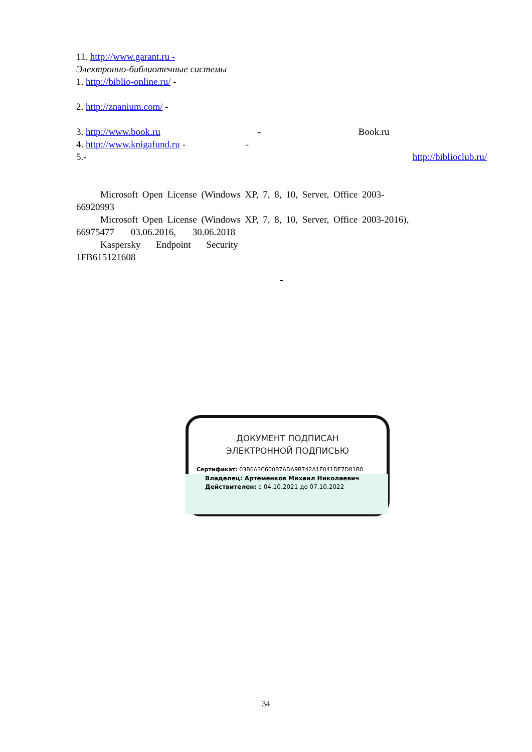11. http://www.garant.ru -
Электронно-библиотечные системы
1. http://biblio-online.ru/ -
2. http://znanium.com/ -
3. http://www.book.ru - Book.ru
4. http://www.knigafund.ru - -
5. - http://biblioclub.ru/
Microsoft Open License (Windows XP, 7, 8, 10, Server, Office 2003-
66920993
Microsoft Open License (Windows XP, 7, 8, 10, Server, Office 2003-2016),
66975477 03.06.2016, 30.06.2018
Kaspersky Endpoint Security
1FB615121608
-
ДОКУМЕНТ ПОДПИСАН
ЭЛЕКТРОННОЙ ПОДПИСЬЮ
Сертификат: 03B6A3C600B7ADA9B742A1E041DE7D81B0
Владелец: Артеменков Михаил Николаевич
Действителен: с 04.10.2021 до 07.10.2022
34